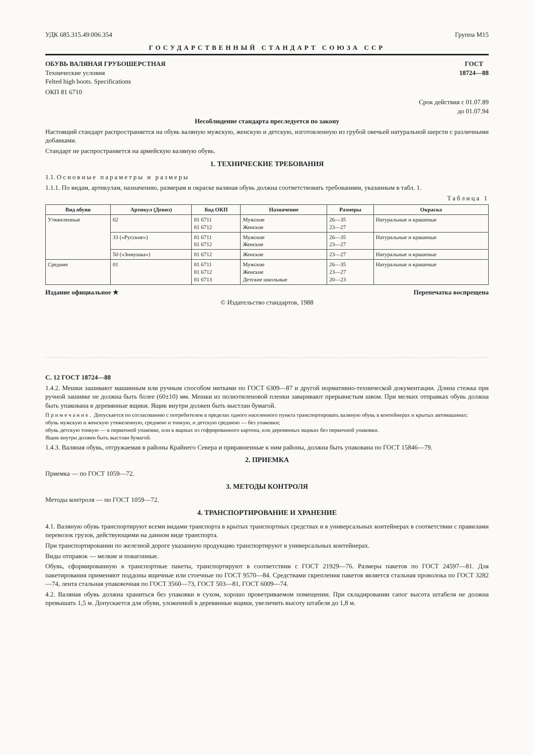УДК 685.315.49:006.354 Группа М15
ГОСУДАРСТВЕННЫЙ СТАНДАРТ СОЮЗА ССР
ОБУВЬ ВАЛЯНАЯ ГРУБОШЕРСТНАЯ
Технические условия
Felted high boots. Specifications
ГОСТ
18724—88
ОКП 81 6710
Срок действия с 01.07.89
до 01.07.94
Несоблюдение стандарта преследуется по закону
Настоящий стандарт распространяется на обувь валяную мужскую, женскую и детскую, изготовленную из грубой овечьей натуральной шерсти с различными добавками.
Стандарт не распространяется на армейскую валяную обувь.
1. ТЕХНИЧЕСКИЕ ТРЕБОВАНИЯ
1.1. Основные параметры и размеры
1.1.1. По видам, артикулам, назначению, размерам и окраске валяная обувь должна соответствовать требованиям, указанным в табл. 1.
Таблица 1
| Вид обуви | Артикул (Девиз) | Код ОКП | Назначение | Размеры | Окраска |
| --- | --- | --- | --- | --- | --- |
| Утяжеленные | 02 | 81 6711 81 6712 | Мужские Женские | 26—35 23—27 | Натуральные и крашеные |
| | 33 («Русские») | 81 6711 81 6712 | Мужские Женские | 26—35 23—27 | Натуральные и крашеные |
| | 50 («Зимушка») | 81 6712 | Женские | 23—27 | Натуральные и крашеные |
| Средние | 01 | 81 6711 81 6712 81 6713 | Мужские Женские Детские школьные | 26—35 23—27 20—23 | Натуральные и крашеные |
Издание официальное ★ Перепечатка воспрещена
© Издательство стандартов, 1988
С. 12 ГОСТ 18724—88
1.4.2. Мешки зашивают машинным или ручным способом нитками по ГОСТ 6309—87 и другой нормативно-технической документации. Длина стежка при ручной зашивке не должна быть более (60±10) мм. Мешки из полиэтиленовой пленки заваривают прерывистым швом. При мелких отправках обувь должна быть упакована в деревянные ящики. Ящик внутри должен быть выстлан бумагой.
Примечание. Допускается по согласованию с потребителем в пределах одного населенного пункта транспортировать валяную обувь в контейнерах и крытых автомашинах:
обувь мужскую и женскую утяжеленную, среднюю и тонкую, и детскую среднюю — без упаковки;
обувь детскую тонкую — в первичной упаковке, или в ящиках из гофрированного картона, или деревянных ящиках без первичной упаковки.
Ящик внутри должен быть выстлан бумагой.
1.4.3. Валяная обувь, отгружаемая в районы Крайнего Севера и приравненные к ним районы, должна быть упакована по ГОСТ 15846—79.
2. ПРИЕМКА
Приемка — по ГОСТ 1059—72.
3. МЕТОДЫ КОНТРОЛЯ
Методы контроля — по ГОСТ 1059—72.
4. ТРАНСПОРТИРОВАНИЕ И ХРАНЕНИЕ
4.1. Валяную обувь транспортируют всеми видами транспорта в крытых транспортных средствах и в универсальных контейнерах в соответствии с правилами перевозок грузов, действующими на данном виде транспорта.
При транспортировании по железной дороге указанную продукцию транспортируют в универсальных контейнерах.
Виды отправок — мелкие и повагонные.
Обувь, сформированную в транспортные пакеты, транспортируют в соответствии с ГОСТ 21929—76. Размеры пакетов по ГОСТ 24597—81. Для пакетирования применяют поддоны ящичные или стоечные по ГОСТ 9570—84. Средствами скрепления пакетов является стальная проволока по ГОСТ 3282—74, лента стальная упаковочная по ГОСТ 3560—73, ГОСТ 503—81, ГОСТ 6009—74.
4.2. Валяная обувь должна храниться без упаковки в сухом, хорошо проветриваемом помещении. При складировании сапог высота штабеля не должна превышать 1,5 м. Допускается для обуви, уложенной в деревянные ящики, увеличить высоту штабеля до 1,8 м.